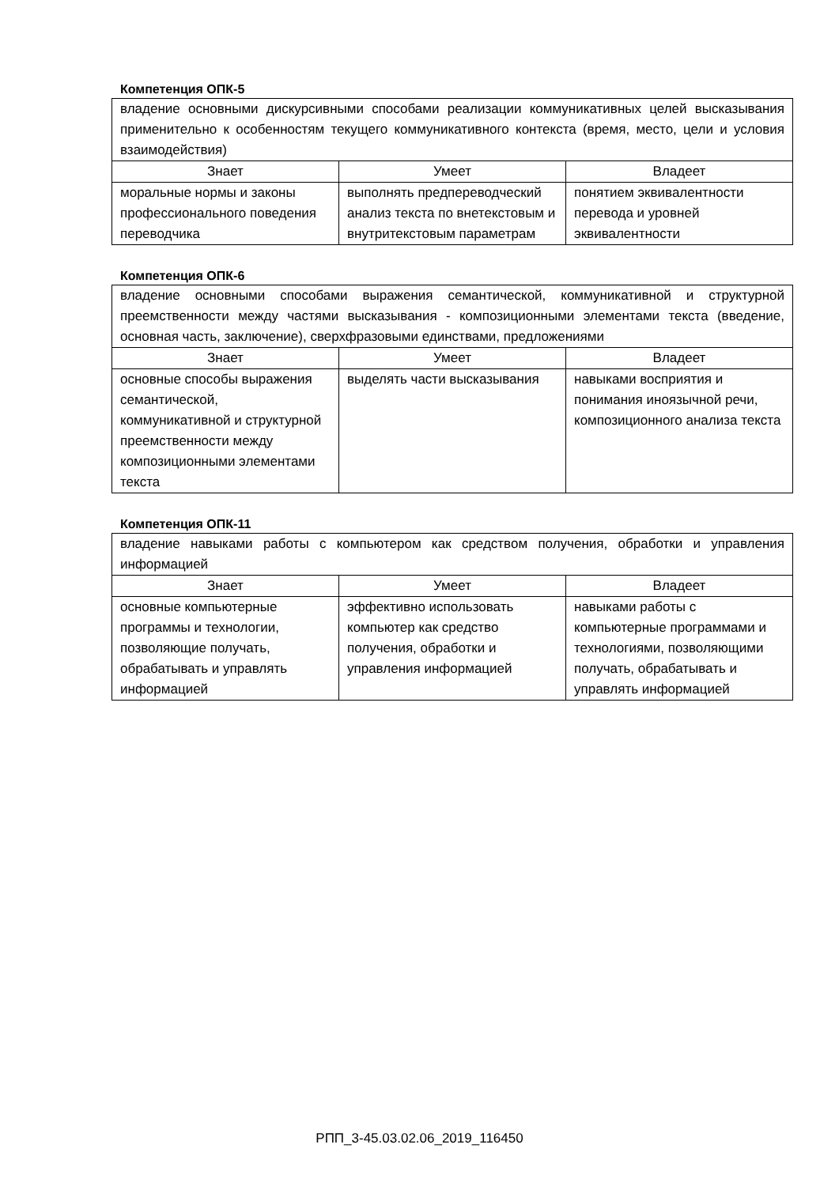Компетенция ОПК-5
| владение основными дискурсивными способами реализации коммуникативных целей высказывания применительно к особенностям текущего коммуникативного контекста (время, место, цели и условия взаимодействия) | | |
| Знает | Умеет | Владеет |
| моральные нормы и законы профессионального поведения переводчика | выполнять предпереводческий анализ текста по внетекстовым и внутритекстовым параметрам | понятием эквивалентности перевода и уровней эквивалентности |
Компетенция ОПК-6
| владение основными способами выражения семантической, коммуникативной и структурной преемственности между частями высказывания - композиционными элементами текста (введение, основная часть, заключение), сверхфразовыми единствами, предложениями | | |
| Знает | Умеет | Владеет |
| основные способы выражения семантической, коммуникативной и структурной преемственности между композиционными элементами текста | выделять части высказывания | навыками восприятия и понимания иноязычной речи, композиционного анализа текста |
Компетенция ОПК-11
| владение навыками работы с компьютером как средством получения, обработки и управления информацией | | |
| Знает | Умеет | Владеет |
| основные компьютерные программы и технологии, позволяющие получать, обрабатывать и управлять информацией | эффективно использовать компьютер как средство получения, обработки и управления информацией | навыками работы с компьютерные программами и технологиями, позволяющими получать, обрабатывать и управлять информацией |
РПП_3-45.03.02.06_2019_116450